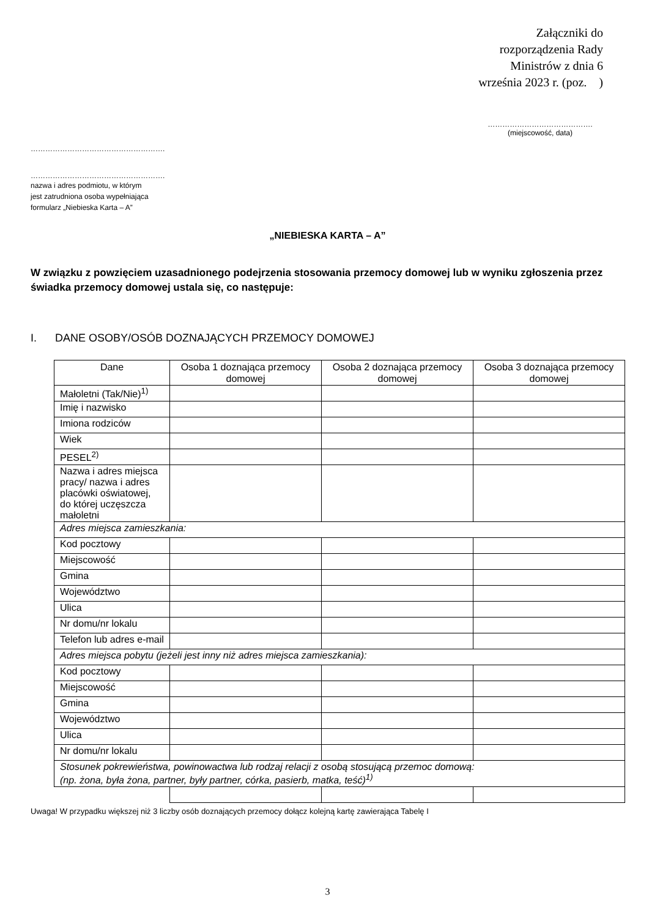Załączniki do
rozporządzenia Rady
Ministrów z dnia 6
września 2023 r. (poz. )
…………………………………….
(miejscowość, data)
……………………………………………….
……………………………………………….
nazwa i adres podmiotu, w którym
jest zatrudniona osoba wypełniająca
formularz „Niebieska Karta – A”
„NIEBIESKA KARTA – A”
W związku z powzięciem uzasadnionego podejrzenia stosowania przemocy domowej lub w wyniku zgłoszenia przez świadka przemocy domowej ustala się, co następuje:
I. DANE OSOBY/OSÓB DOZNAJĄCYCH PRZEMOCY DOMOWEJ
| Dane | Osoba 1 doznająca przemocy domowej | Osoba 2 doznająca przemocy domowej | Osoba 3 doznająca przemocy domowej |
| --- | --- | --- | --- |
| Małoletni (Tak/Nie)<sup>1)</sup> | | | |
| Imię i nazwisko | | | |
| Imiona rodziców | | | |
| Wiek | | | |
| PESEL<sup>2)</sup> | | | |
| Nazwa i adres miejsca pracy/ nazwa i adres placówki oświatowej, do której uczęszcza małoletni | | | |
| Adres miejsca zamieszkania: | | | |
| Kod pocztowy | | | |
| Miejscowość | | | |
| Gmina | | | |
| Województwo | | | |
| Ulica | | | |
| Nr domu/nr lokalu | | | |
| Telefon lub adres e-mail | | | |
| Adres miejsca pobytu (jeżeli jest inny niż adres miejsca zamieszkania): | | | |
| Kod pocztowy | | | |
| Miejscowość | | | |
| Gmina | | | |
| Województwo | | | |
| Ulica | | | |
| Nr domu/nr lokalu | | | |
| Stosunek pokrewieństwa, powinowactwa lub rodzaj relacji z osobą stosującą przemoc domową: (np. żona, była żona, partner, były partner, córka, pasierb, matka, teść)<sup>1)</sup> | | | |
Uwaga! W przypadku większej niż 3 liczby osób doznających przemocy dołącz kolejną kartę zawierająca Tabelę I
3